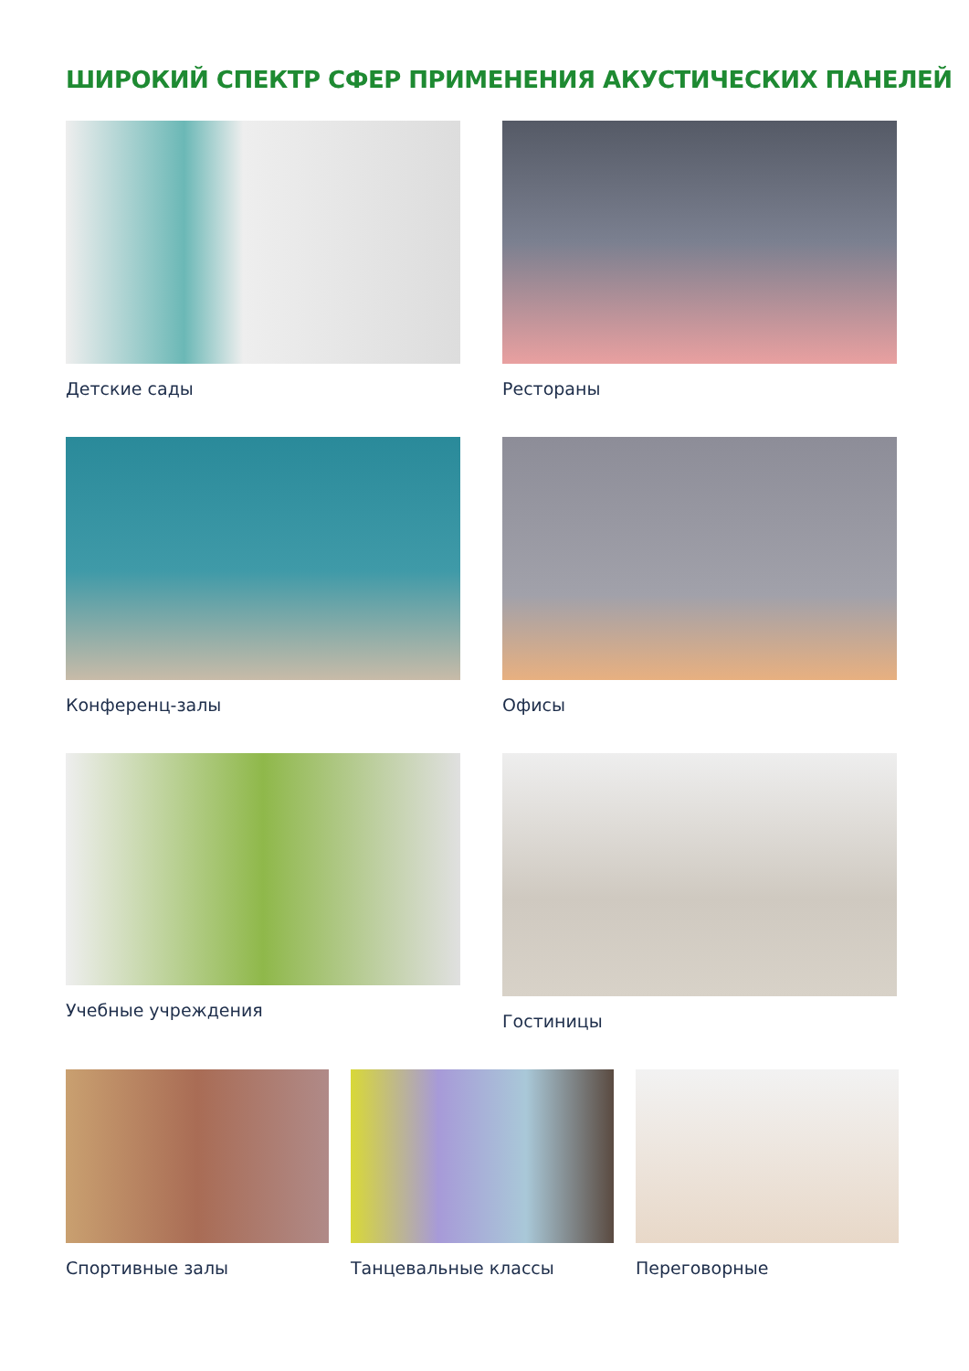ШИРОКИЙ СПЕКТР СФЕР ПРИМЕНЕНИЯ АКУСТИЧЕСКИХ ПАНЕЛЕЙ
Детские сады Рестораны
Конференц-залы Офисы
Учебные учреждения Гостиницы
Спортивные залы Танцевальные классы Переговорные